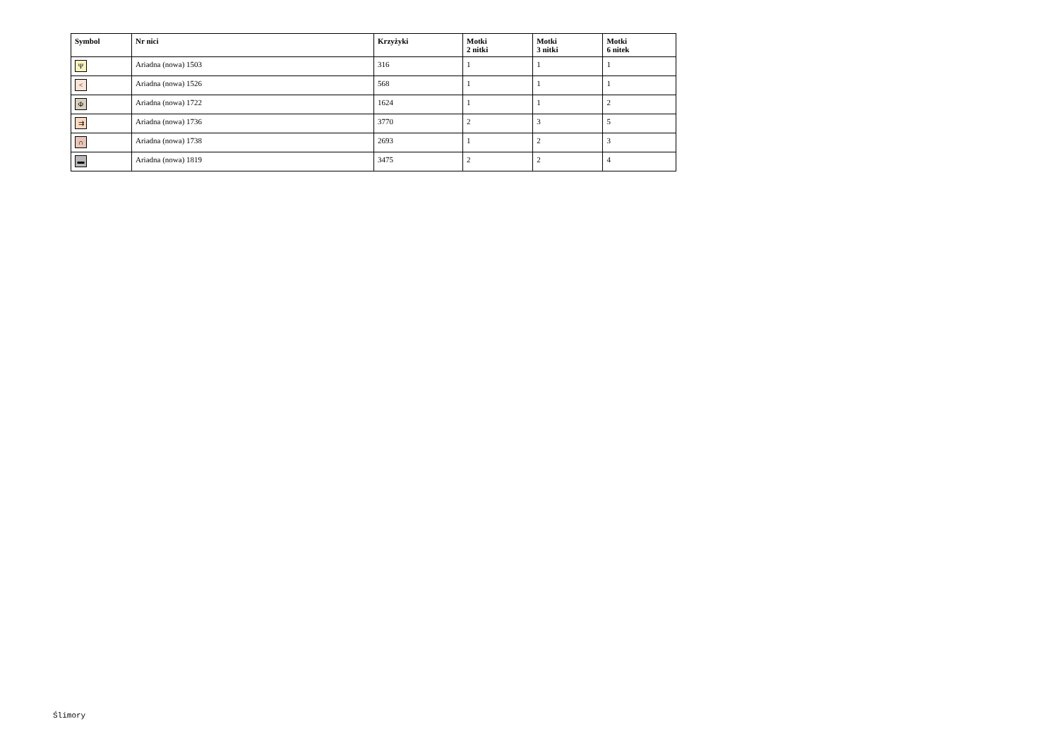| Symbol | Nr nici | Krzyżyki | Motki 2 nitki | Motki 3 nitki | Motki 6 nitek |
| --- | --- | --- | --- | --- | --- |
| Ψ | Ariadna (nowa) 1503 | 316 | 1 | 1 | 1 |
| < | Ariadna (nowa) 1526 | 568 | 1 | 1 | 1 |
| Φ | Ariadna (nowa) 1722 | 1624 | 1 | 1 | 2 |
| ⇉ | Ariadna (nowa) 1736 | 3770 | 2 | 3 | 5 |
| ∩ | Ariadna (nowa) 1738 | 2693 | 1 | 2 | 3 |
| ▬ | Ariadna (nowa) 1819 | 3475 | 2 | 2 | 4 |
Ślimory